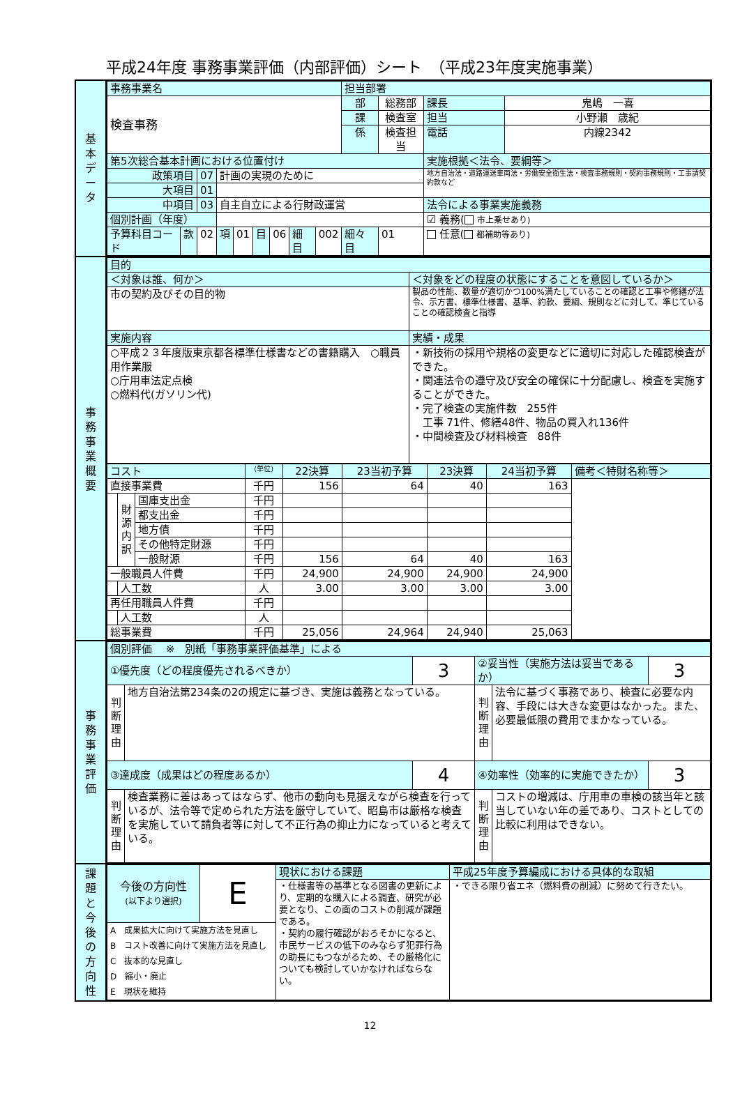平成24年度 事務事業評価（内部評価）シート　（平成23年度実施事業）
| 基 本 デ ー タ | / 事務事業名 / / / / / / / / / 担当部署 / / / / / 検査事務 / / / / / / / / / 部 / 総務部 / 課長 / 鬼嶋 一喜 / / / / / / / / / / / 課 / 検査室 / 担当 / 小野瀬 歳紀 / / / / / / / / / / / 係 / 検査担当 / 電話 / 内線2342 / / 第5次総合基本計画における位置付け / / / / / / / / / / / 実施根拠＜法令、要綱等＞ / / / 政策項目 / / 07 / 計画の実現のために / / / / / / / / 地方自治法・道路運送車両法・労働安全衛生法・検査事務規則・契約事務規則・工事請契約款など / / / 大項目 / / 01 / / / / / / / / / / / / 中項目 / / 03 / 自主自立による行財政運営 / / / / / / / / 法令による事業実施義務 / / / 個別計画（年度） / / / / / / / / / / / ☑ 義務( 市上乗せあり) / / / 予算科目コード / 款 / 02 / 項 / 01 / 目 / 06 / 細目 / 002 / 細々目 / 01 / 任意( 都補助等あり) / / |
| 事 務 事 業 概 要 | / 目的 / / / ＜対象は誰、何か＞ / ＜対象をどの程度の状態にすることを意図しているか＞ / / 市の契約及びその目的物 / 製品の性能、数量が適切かつ100%満たしていることの確認と工事や修繕が法令、示方書、標準仕様書、基準、約款、要綱、規則などに対して、準じていることの確認検査と指導 / / 実施内容 / 実績・成果 / / ○平成２３年度版東京都各標準仕様書などの書籍購入 ○職員用作業服 ○庁用車法定点検 ○燃料代(ガソリン代) / ・新技術の採用や規格の変更などに適切に対応した確認検査ができた。 ・関連法令の遵守及び安全の確保に十分配慮し、検査を実施することができた。 ・完了検査の実施件数 255件 工事 71件、修繕48件、物品の買入れ136件 ・中間検査及び材料検査 88件 / / コスト / / / (単位) / 22決算 / 23当初予算 / 23決算 / 24当初予算 / 備考＜特財名称等＞ / / 直接事業費 / / / 千円 / 156 / 64 / 40 / 163 / / / / 財 源 内 訳 / 国庫支出金 / 千円 / / / / / / / / / 都支出金 / 千円 / / / / / / / / / 地方債 / 千円 / / / / / / / / / その他特定財源 / 千円 / / / / / / / / / 一般財源 / 千円 / 156 / 64 / 40 / 163 / / / 一般職員人件費 / / / 千円 / 24,900 / 24,900 / 24,900 / 24,900 / / / / 人工数 / / 人 / 3.00 / 3.00 / 3.00 / 3.00 / / / 再任用職員人件費 / / / 千円 / / / / / / / / 人工数 / / 人 / / / / / / / 総事業費 / / / 千円 / 25,056 / 24,964 / 24,940 / 25,063 / / |
| 事 務 事 業 評 価 | / 個別評価 ※ 別紙「事務事業評価基準」による / / / / / / / ①優先度（どの程度優先されるべきか） / / 3 / ②妥当性（実施方法は妥当であるか） / / 3 / / 判 断 理 由 / 地方自治法第234条の2の規定に基づき、実施は義務となっている。 / / 判 断 理 由 / 法令に基づく事務であり、検査に必要な内容、手段には大きな変更はなかった。また、必要最低限の費用でまかなっている。 / / / ③達成度（成果はどの程度あるか） / / 4 / ④効率性（効率的に実施できたか） / / 3 / / 判 断 理 由 / 検査業務に差はあってはならず、他市の動向も見据えながら検査を行っているが、法令等で定められた方法を厳守していて、昭島市は厳格な検査を実施していて請負者等に対して不正行為の抑止力になっていると考えている。 / / 判 断 理 由 / コストの増減は、庁用車の車検の該当年と該当していない年の差であり、コストとしての比較に利用はできない。 / / |
| 課 題 と 今 後 の 方 向 性 | / 今後の方向性 (以下より選択) / E / 現状における課題 / 平成25年度予算編成における具体的な取組 / / / / ・仕様書等の基準となる図書の更新により、定期的な購入による調査、研究が必要となり、この面のコストの削減が課題である。 ・契約の履行確認がおろそかになると、市民サービスの低下のみならず犯罪行為の助長にもつながるため、その厳格化についても検討していかなければならない。 / ・できる限り省エネ（燃料費の削減）に努めて行きたい。 / / A 成果拡大に向けて実施方法を見直し B コスト改善に向けて実施方法を見直し C 抜本的な見直し D 縮小・廃止 E 現状を維持 / / / / |
12